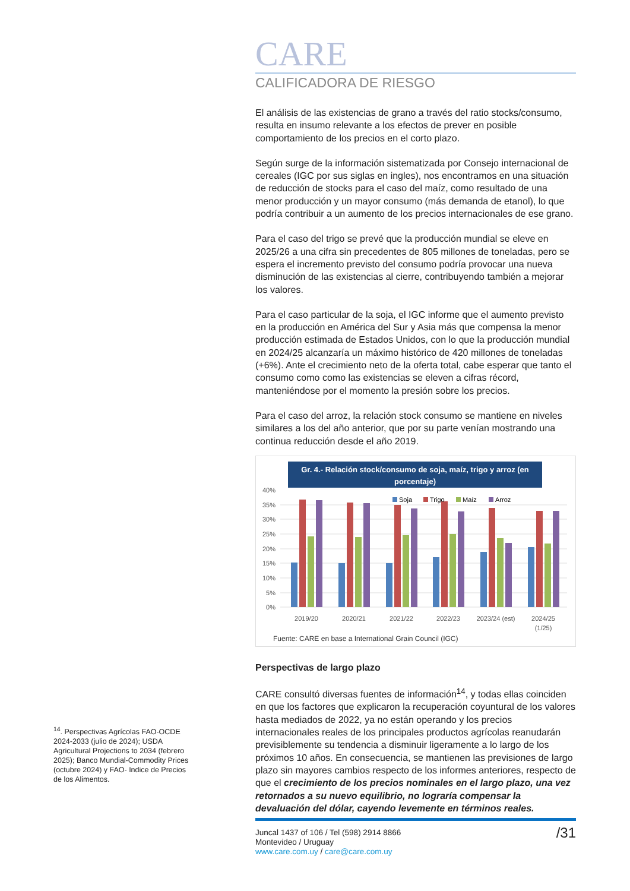<sup>14</sup>. Perspectivas Agrícolas FAO-OCDE 2024-2033 (julio de 2024); USDA Agricultural Projections to 2034 (febrero 2025); Banco Mundial-Commodity Prices (octubre 2024) y FAO- Indice de Precios de los Alimentos.
CARE
CALIFICADORA DE RIESGO
El análisis de las existencias de grano a través del ratio stocks/consumo, resulta en insumo relevante a los efectos de prever en posible comportamiento de los precios en el corto plazo.
Según surge de la información sistematizada por Consejo internacional de cereales (IGC por sus siglas en ingles), nos encontramos en una situación de reducción de stocks para el caso del maíz, como resultado de una menor producción y un mayor consumo (más demanda de etanol), lo que podría contribuir a un aumento de los precios internacionales de ese grano.
Para el caso del trigo se prevé que la producción mundial se eleve en 2025/26 a una cifra sin precedentes de 805 millones de toneladas, pero se espera el incremento previsto del consumo podría provocar una nueva disminución de las existencias al cierre, contribuyendo también a mejorar los valores.
Para el caso particular de la soja, el IGC informe que el aumento previsto en la producción en América del Sur y Asia más que compensa la menor producción estimada de Estados Unidos, con lo que la producción mundial en 2024/25 alcanzaría un máximo histórico de 420 millones de toneladas (+6%). Ante el crecimiento neto de la oferta total, cabe esperar que tanto el consumo como como las existencias se eleven a cifras récord, manteniéndose por el momento la presión sobre los precios.
Para el caso del arroz, la relación stock consumo se mantiene en niveles similares a los del año anterior, que por su parte venían mostrando una continua reducción desde el año 2019.
Gr. 4.- Relación stock/consumo de soja, maíz, trigo y arroz (en
porcentaje)
40%
35%
30%
25%
20%
15%
10%
5%
0%
Soja
Trigo
Maíz
Arroz
2019/20
2020/21
2021/22
2022/23
2023/24 (est)
2024/25
(1/25)
Fuente: CARE en base a International Grain Council (IGC)
Perspectivas de largo plazo
CARE consultó diversas fuentes de información<sup>14</sup>, y todas ellas coinciden en que los factores que explicaron la recuperación coyuntural de los valores hasta mediados de 2022, ya no están operando y los precios internacionales reales de los principales productos agrícolas reanudarán previsiblemente su tendencia a disminuir ligeramente a lo largo de los próximos 10 años. En consecuencia, se mantienen las previsiones de largo plazo sin mayores cambios respecto de los informes anteriores, respecto de que el crecimiento de los precios nominales en el largo plazo, una vez retornados a su nuevo equilibrio, no lograría compensar la devaluación del dólar, cayendo levemente en términos reales.
Juncal 1437 of 106 / Tel (598) 2914 8866
Montevideo / Uruguay
www.care.com.uy / care@care.com.uy
/31